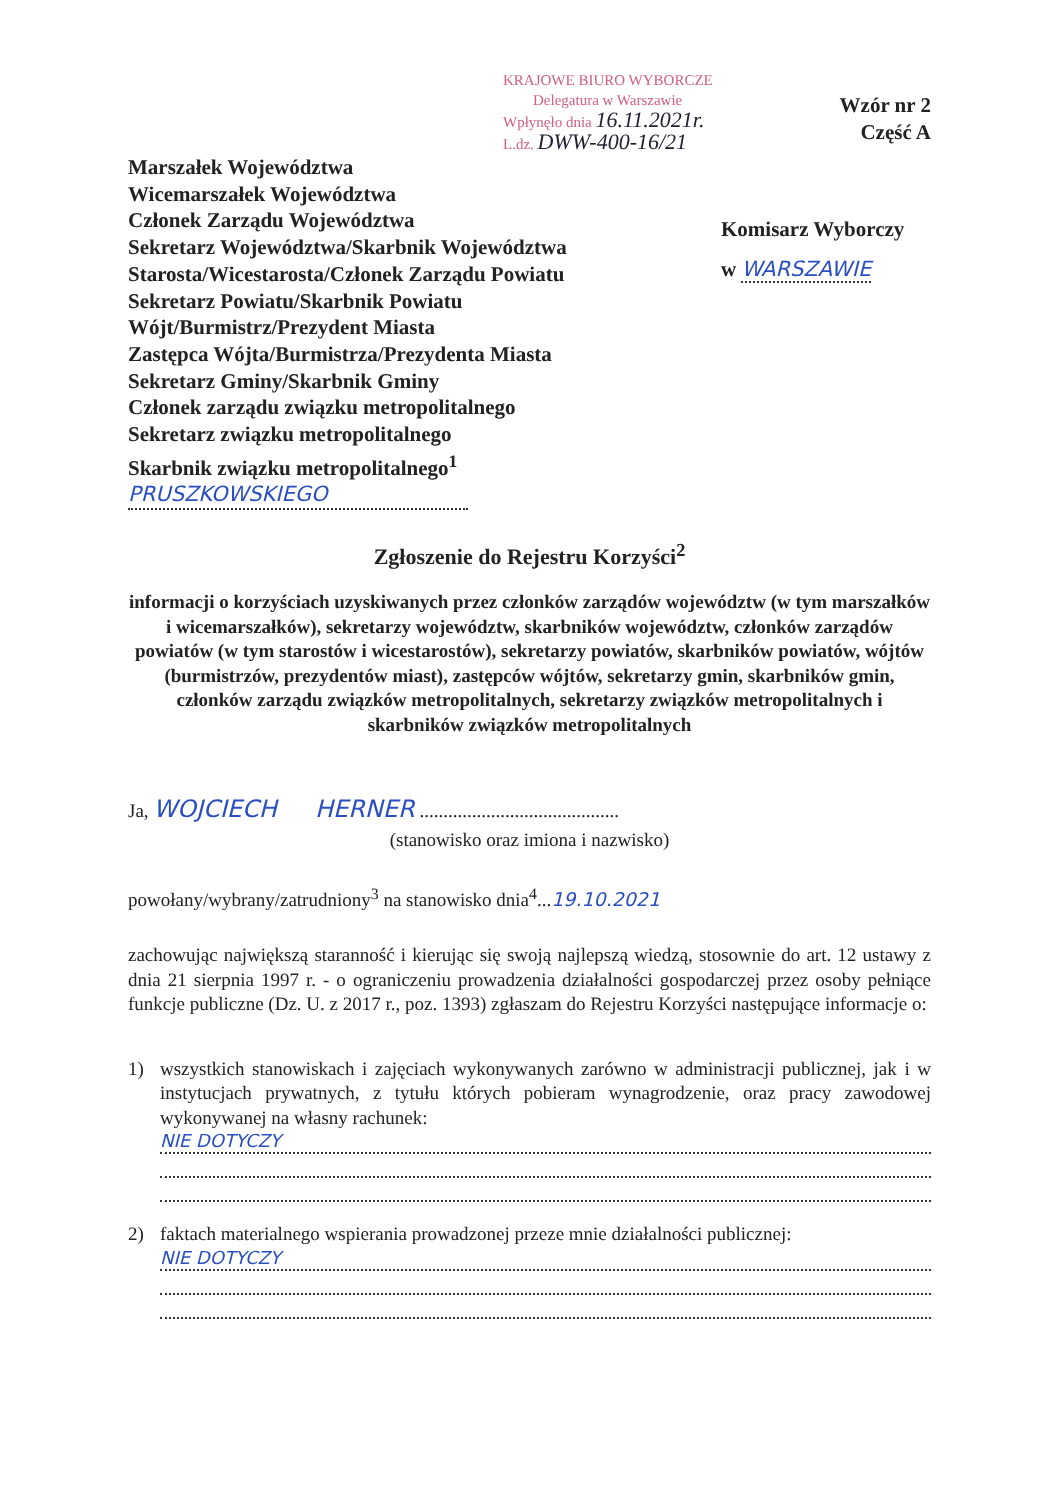KRAJOWE BIURO WYBORCZE
Delegatura w Warszawie
Wpłynęło dnia 16.11.2021r.
L.dz. DWW-400-16/21
Wzór nr 2
Część A
Marszałek Województwa
Wicemarszałek Województwa
Członek Zarządu Województwa
Sekretarz Województwa/Skarbnik Województwa
Starosta/Wicestarosta/Członek Zarządu Powiatu
Sekretarz Powiatu/Skarbnik Powiatu
Wójt/Burmistrz/Prezydent Miasta
Zastępca Wójta/Burmistrza/Prezydenta Miasta
Sekretarz Gminy/Skarbnik Gminy
Członek zarządu związku metropolitalnego
Sekretarz związku metropolitalnego
Skarbnik związku metropolitalnego<sup>1</sup>
PRUSZKOWSKIEGO
Komisarz Wyborczy
w WARSZAWIE
Zgłoszenie do Rejestru Korzyści<sup>2</sup>
informacji o korzyściach uzyskiwanych przez członków zarządów województw (w tym marszałków i wicemarszałków), sekretarzy województw, skarbników województw, członków zarządów powiatów (w tym starostów i wicestarostów), sekretarzy powiatów, skarbników powiatów, wójtów (burmistrzów, prezydentów miast), zastępców wójtów, sekretarzy gmin, skarbników gmin, członków zarządu związków metropolitalnych, sekretarzy związków metropolitalnych i skarbników związków metropolitalnych
Ja, WOJCIECH HERNER ..........................................
(stanowisko oraz imiona i nazwisko)
powołany/wybrany/zatrudniony<sup>3</sup> na stanowisko dnia<sup>4</sup>...19.10.2021
zachowując największą staranność i kierując się swoją najlepszą wiedzą, stosownie do art. 12 ustawy z dnia 21 sierpnia 1997 r. - o ograniczeniu prowadzenia działalności gospodarczej przez osoby pełniące funkcje publiczne (Dz. U. z 2017 r., poz. 1393) zgłaszam do Rejestru Korzyści następujące informacje o:
1) wszystkich stanowiskach i zajęciach wykonywanych zarówno w administracji publicznej, jak i w instytucjach prywatnych, z tytułu których pobieram wynagrodzenie, oraz pracy zawodowej wykonywanej na własny rachunek:
NIE DOTYCZY
2) faktach materialnego wspierania prowadzonej przeze mnie działalności publicznej:
NIE DOTYCZY